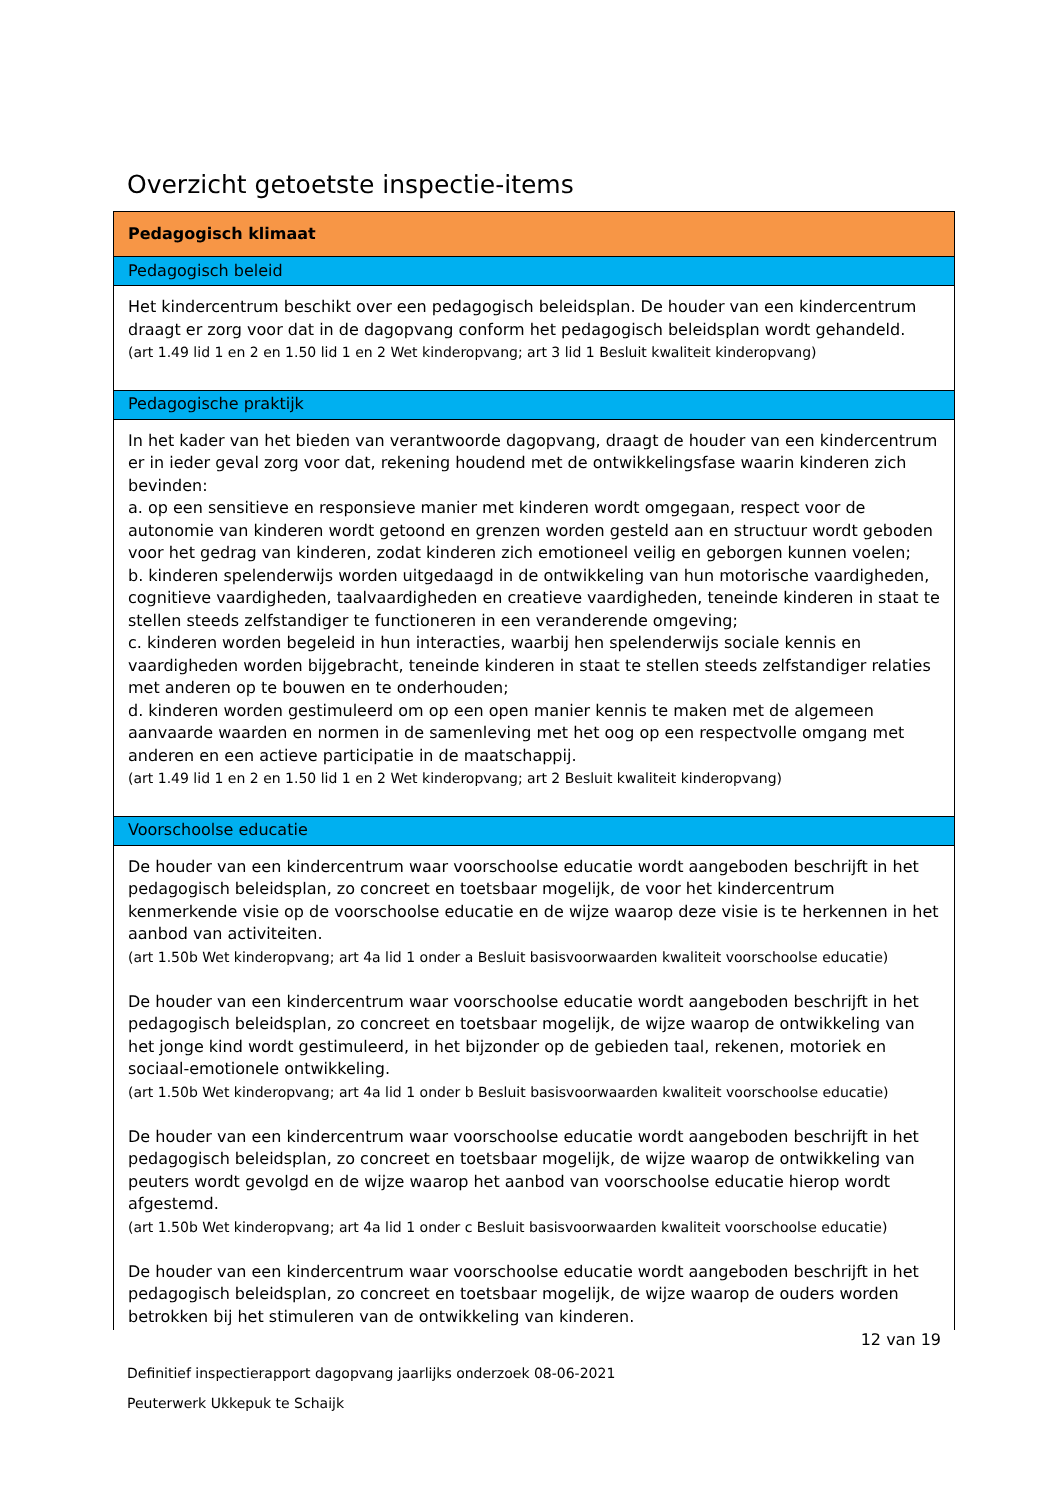Overzicht getoetste inspectie-items
| Pedagogisch klimaat |
| Pedagogisch beleid |
| Het kindercentrum beschikt over een pedagogisch beleidsplan. De houder van een kindercentrum draagt er zorg voor dat in de dagopvang conform het pedagogisch beleidsplan wordt gehandeld. (art 1.49 lid 1 en 2 en 1.50 lid 1 en 2 Wet kinderopvang; art 3 lid 1 Besluit kwaliteit kinderopvang) |
| Pedagogische praktijk |
| In het kader van het bieden van verantwoorde dagopvang, draagt de houder van een kindercentrum er in ieder geval zorg voor dat, rekening houdend met de ontwikkelingsfase waarin kinderen zich bevinden: a. op een sensitieve en responsieve manier met kinderen wordt omgegaan, respect voor de autonomie van kinderen wordt getoond en grenzen worden gesteld aan en structuur wordt geboden voor het gedrag van kinderen, zodat kinderen zich emotioneel veilig en geborgen kunnen voelen; b. kinderen spelenderwijs worden uitgedaagd in de ontwikkeling van hun motorische vaardigheden, cognitieve vaardigheden, taalvaardigheden en creatieve vaardigheden, teneinde kinderen in staat te stellen steeds zelfstandiger te functioneren in een veranderende omgeving; c. kinderen worden begeleid in hun interacties, waarbij hen spelenderwijs sociale kennis en vaardigheden worden bijgebracht, teneinde kinderen in staat te stellen steeds zelfstandiger relaties met anderen op te bouwen en te onderhouden; d. kinderen worden gestimuleerd om op een open manier kennis te maken met de algemeen aanvaarde waarden en normen in de samenleving met het oog op een respectvolle omgang met anderen en een actieve participatie in de maatschappij. (art 1.49 lid 1 en 2 en 1.50 lid 1 en 2 Wet kinderopvang; art 2 Besluit kwaliteit kinderopvang) |
| Voorschoolse educatie |
| De houder van een kindercentrum waar voorschoolse educatie wordt aangeboden beschrijft in het pedagogisch beleidsplan, zo concreet en toetsbaar mogelijk, de voor het kindercentrum kenmerkende visie op de voorschoolse educatie en de wijze waarop deze visie is te herkennen in het aanbod van activiteiten. (art 1.50b Wet kinderopvang; art 4a lid 1 onder a Besluit basisvoorwaarden kwaliteit voorschoolse educatie) De houder van een kindercentrum waar voorschoolse educatie wordt aangeboden beschrijft in het pedagogisch beleidsplan, zo concreet en toetsbaar mogelijk, de wijze waarop de ontwikkeling van het jonge kind wordt gestimuleerd, in het bijzonder op de gebieden taal, rekenen, motoriek en sociaal-emotionele ontwikkeling. (art 1.50b Wet kinderopvang; art 4a lid 1 onder b Besluit basisvoorwaarden kwaliteit voorschoolse educatie) De houder van een kindercentrum waar voorschoolse educatie wordt aangeboden beschrijft in het pedagogisch beleidsplan, zo concreet en toetsbaar mogelijk, de wijze waarop de ontwikkeling van peuters wordt gevolgd en de wijze waarop het aanbod van voorschoolse educatie hierop wordt afgestemd. (art 1.50b Wet kinderopvang; art 4a lid 1 onder c Besluit basisvoorwaarden kwaliteit voorschoolse educatie) De houder van een kindercentrum waar voorschoolse educatie wordt aangeboden beschrijft in het pedagogisch beleidsplan, zo concreet en toetsbaar mogelijk, de wijze waarop de ouders worden betrokken bij het stimuleren van de ontwikkeling van kinderen. |
12 van 19
Definitief inspectierapport dagopvang jaarlijks onderzoek 08-06-2021
Peuterwerk Ukkepuk te Schaijk